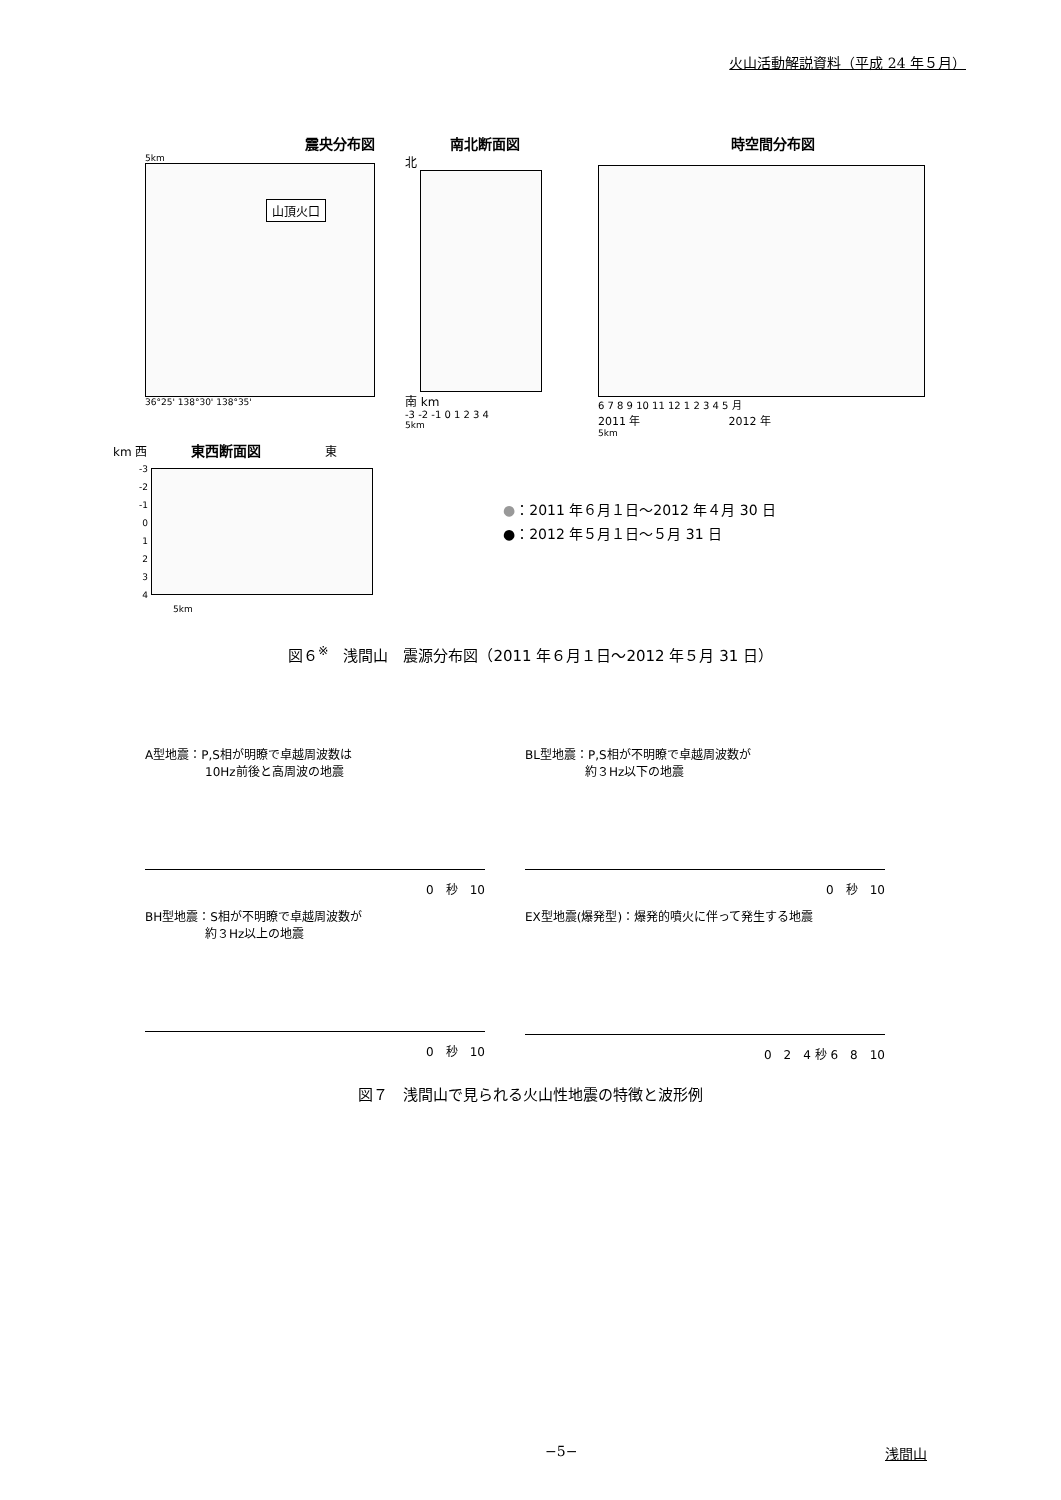火山活動解説資料（平成 24 年５月）
震央分布図
5km
山頂火口
36°25' 138°30' 138°35'
南北断面図
北
南 km
-3 -2 -1 0 1 2 3 4
5km
時空間分布図
6 7 8 9 10 11 12 1 2 3 4 5 月
2011 年　　　　　　　　2012 年
5km
km 西 東西断面図 東
-3
-2
-1
0
1
2
3
4
5km
●：2011 年６月１日～2012 年４月 30 日
●：2012 年５月１日～５月 31 日
図６<sup>※</sup>　浅間山　震源分布図（2011 年６月１日～2012 年５月 31 日）
A型地震：P,S相が明瞭で卓越周波数は
　　　　　10Hz前後と高周波の地震
0　秒　10
BH型地震：S相が不明瞭で卓越周波数が
　　　　　約３Hz以上の地震
0　秒　10
BL型地震：P,S相が不明瞭で卓越周波数が
　　　　　約３Hz以下の地震
0　秒　10
EX型地震(爆発型)：爆発的噴火に伴って発生する地震
0　2　4 秒 6　8　10
図７　浅間山で見られる火山性地震の特徴と波形例
−5− 浅間山